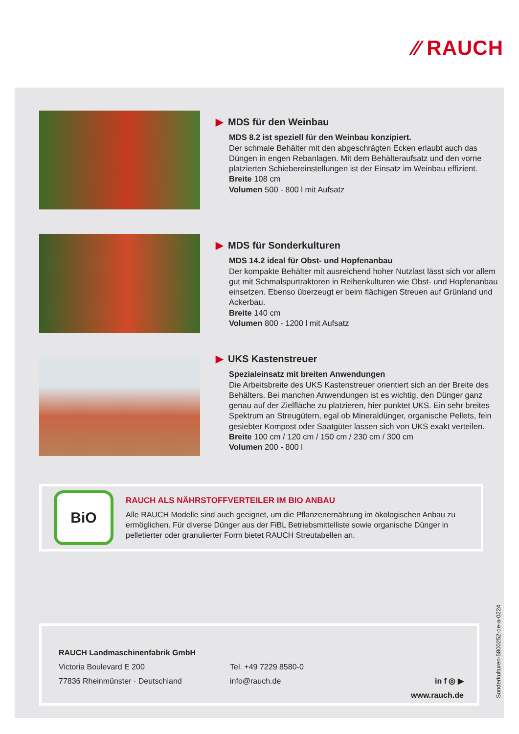⁄⁄ RAUCH
▶ MDS für den Weinbau
MDS 8.2 ist speziell für den Weinbau konzipiert.
Der schmale Behälter mit den abgeschrägten Ecken erlaubt auch das Düngen in engen Rebanlagen. Mit dem Behälteraufsatz und den vorne platzierten Schiebereinstellungen ist der Einsatz im Weinbau effizient.
Breite 108 cm
Volumen 500 - 800 l mit Aufsatz
▶ MDS für Sonderkulturen
MDS 14.2 ideal für Obst- und Hopfenanbau
Der kompakte Behälter mit ausreichend hoher Nutzlast lässt sich vor allem gut mit Schmalspurtraktoren in Reihenkulturen wie Obst- und Hopfenanbau einsetzen. Ebenso überzeugt er beim flächigen Streuen auf Grünland und Ackerbau.
Breite 140 cm
Volumen 800 - 1200 l mit Aufsatz
▶ UKS Kastenstreuer
Spezialeinsatz mit breiten Anwendungen
Die Arbeitsbreite des UKS Kastenstreuer orientiert sich an der Breite des Behälters. Bei manchen Anwendungen ist es wichtig, den Dünger ganz genau auf der Zielfläche zu platzieren, hier punktet UKS. Ein sehr breites Spektrum an Streugütern, egal ob Mineraldünger, organische Pellets, fein gesiebter Kompost oder Saatgüter lassen sich von UKS exakt verteilen.
Breite 100 cm / 120 cm / 150 cm / 230 cm / 300 cm
Volumen 200 - 800 l
BiO
RAUCH ALS NÄHRSTOFFVERTEILER IM BIO ANBAU
Alle RAUCH Modelle sind auch geeignet, um die Pflanzenernährung im ökologischen Anbau zu ermöglichen. Für diverse Dünger aus der FiBL Betriebsmittelliste sowie organische Dünger in pelletierter oder granulierter Form bietet RAUCH Streutabellen an.
RAUCH Landmaschinenfabrik GmbH
Victoria Boulevard E 200
77836 Rheinmünster · Deutschland
Tel. +49 7229 8580-0
info@rauch.de
in f ◎ ▶
www.rauch.de
Sonderkulturen-5800252-de-a-0224